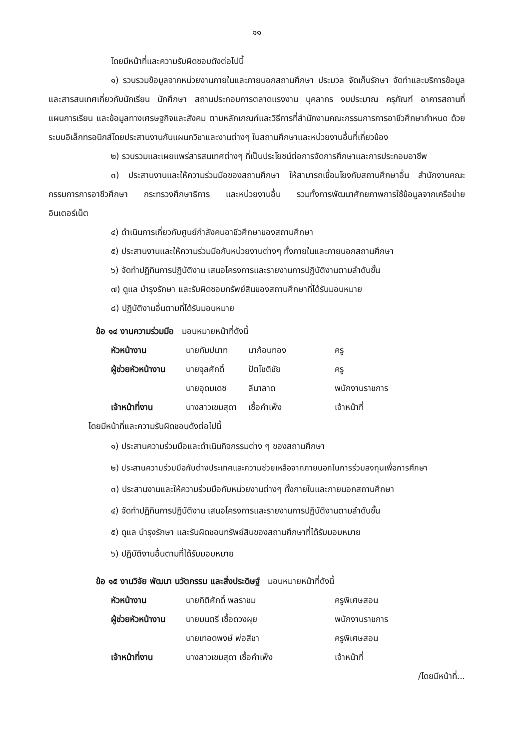๑๑
โดยมีหน้าที่และความรับผิดชอบดังต่อไปนี้
๑) รวบรวมข้อมูลจากหน่วยงานภายในและภายนอกสถานศึกษา ประมวล จัดเก็บรักษา จัดทำและบริการข้อมูลและสารสนเทศเกี่ยวกับนักเรียน นักศึกษา สถานประกอบการตลาดแรงงาน บุคลากร งบประมาณ ครุภัณฑ์ อาคารสถานที่ แผนการเรียน และข้อมูลทางเศรษฐกิจและสังคม ตามหลักเกณฑ์และวิธีการที่สำนักงานคณะกรรมการการอาชีวศึกษากำหนด ด้วยระบบอิเล็กทรอนิกส์โดยประสานงานกับแผนกวิชาและงานต่างๆ ในสถานศึกษาและหน่วยงานอื่นที่เกี่ยวข้อง
๒) รวบรวมและเผยแพร่สารสนเทศต่างๆ ที่เป็นประโยชน์ต่อการจัดการศึกษาและการประกอบอาชีพ
๓) ประสานงานและให้ความร่วมมือของสถานศึกษา ให้สามารถเชื่อมโยงกับสถานศึกษาอื่น สำนักงานคณะกรรมการการอาชีวศึกษา กระทรวงศึกษาธิการ และหน่วยงานอื่น รวมทั้งการพัฒนาศักยภาพการใช้ข้อมูลจากเครือข่ายอินเตอร์เน็ต
๔) ดำเนินการเกี่ยวกับศูนย์กำลังคนอาชีวศึกษาของสถานศึกษา
๕) ประสานงานและให้ความร่วมมือกับหน่วยงานต่างๆ ทั้งภายในและภายนอกสถานศึกษา
๖) จัดทำปฏิทินการปฏิบัติงาน เสนอโครงการและรายงานการปฏิบัติงานตามลำดับขั้น
๗) ดูแล บำรุงรักษา และรับผิดชอบทรัพย์สินของสถานศึกษาที่ได้รับมอบหมาย
๘) ปฏิบัติงานอื่นตามที่ได้รับมอบหมาย
ข้อ ๑๔ งานความร่วมมือ มอบหมายหน้าที่ดังนี้
| หัวหน้างาน | นายกัมปนาท | นาก้อนทอง | ครู |
| ผู้ช่วยหัวหน้างาน | นายจุลศักดิ์ | ปัตโชติชัย | ครู |
| | นายอุดมเดช | ลีนาลาด | พนักงานราชการ |
| เจ้าหน้าที่งาน | นางสาวเขมสุดา | เชื้อคำเพ็ง | เจ้าหน้าที่ |
โดยมีหน้าที่และความรับผิดชอบดังต่อไปนี้
๑) ประสานความร่วมมือและดำเนินกิจกรรมต่าง ๆ ของสถานศึกษา
๒) ประสานความร่วมมือกับต่างประเทศและความช่วยเหลือจากภายนอกในการร่วมลงทุนเพื่อการศึกษา
๓) ประสานงานและให้ความร่วมมือกับหน่วยงานต่างๆ ทั้งภายในและภายนอกสถานศึกษา
๔) จัดทำปฏิทินการปฏิบัติงาน เสนอโครงการและรายงานการปฏิบัติงานตามลำดับขั้น
๕) ดูแล บำรุงรักษา และรับผิดชอบทรัพย์สินของสถานศึกษาที่ได้รับมอบหมาย
๖) ปฏิบัติงานอื่นตามที่ได้รับมอบหมาย
ข้อ ๑๕ งานวิจัย พัฒนา นวัตกรรม และสิ่งประดิษฐ์ มอบหมายหน้าที่ดังนี้
| หัวหน้างาน | นายกิติศักดิ์ พลราชม | ครูพิเศษสอน |
| ผู้ช่วยหัวหน้างาน | นายมนตรี เชื้อดวงผุย | พนักงานราชการ |
| | นายเทอดพงษ์ พ่อสีชา | ครูพิเศษสอน |
| เจ้าหน้าที่งาน | นางสาวเขมสุดา เชื้อคำเพ็ง | เจ้าหน้าที่ |
/โดยมีหน้าที่...